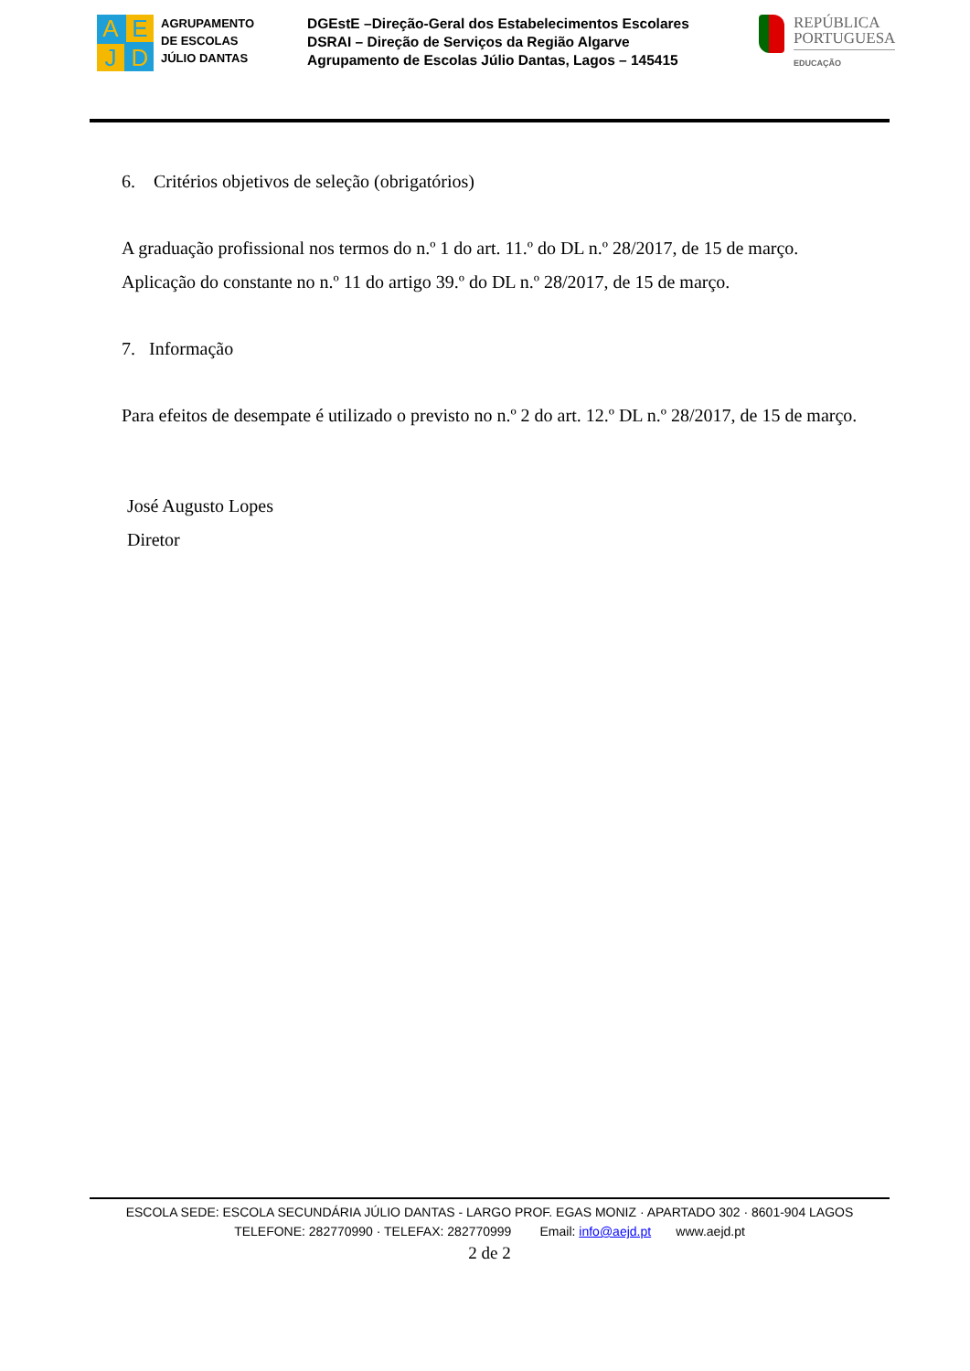A
E
J
D
AGRUPAMENTO
DE ESCOLAS
JÚLIO DANTAS
DGEstE –Direção-Geral dos Estabelecimentos Escolares
DSRAI – Direção de Serviços da Região Algarve
Agrupamento de Escolas Júlio Dantas, Lagos – 145415
REPÚBLICA
PORTUGUESA
EDUCAÇÃO
6. Critérios objetivos de seleção (obrigatórios)
A graduação profissional nos termos do n.º 1 do art. 11.º do DL n.º 28/2017, de 15 de março.
Aplicação do constante no n.º 11 do artigo 39.º do DL n.º 28/2017, de 15 de março.
7. Informação
Para efeitos de desempate é utilizado o previsto no n.º 2 do art. 12.º DL n.º 28/2017, de 15 de março.
José Augusto Lopes
Diretor
ESCOLA SEDE: ESCOLA SECUNDÁRIA JÚLIO DANTAS - LARGO PROF. EGAS MONIZ · APARTADO 302 · 8601-904 LAGOS
TELEFONE: 282770990 · TELEFAX: 282770999 Email: info@aejd.pt www.aejd.pt
2 de 2